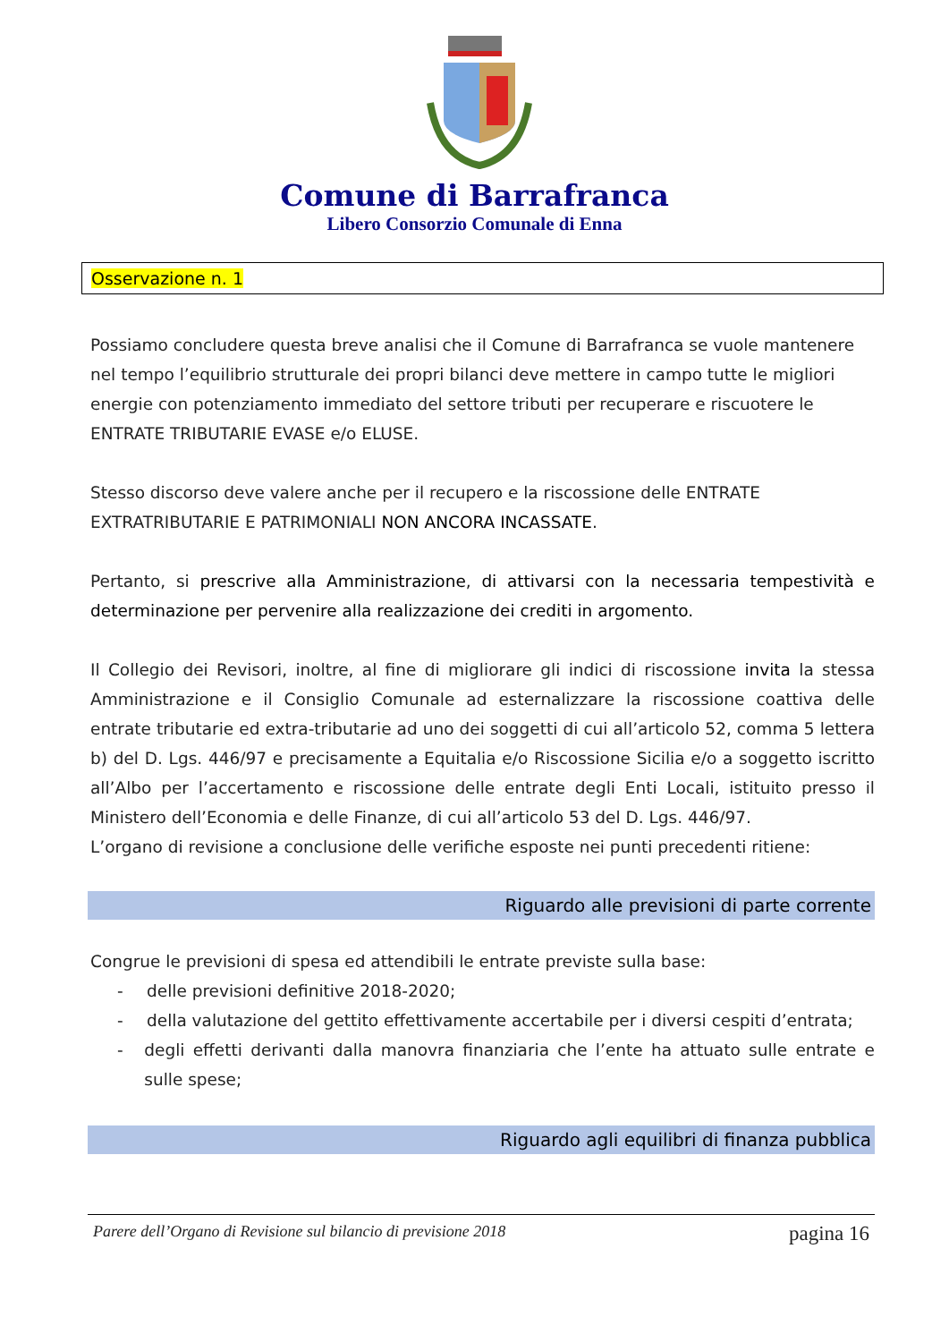Comune di Barrafranca
Libero Consorzio Comunale di Enna
Osservazione n. 1
Possiamo concludere questa breve analisi che il Comune di Barrafranca se vuole mantenere nel tempo l’equilibrio strutturale dei propri bilanci deve mettere in campo tutte le migliori energie con potenziamento immediato del settore tributi per recuperare e riscuotere le ENTRATE TRIBUTARIE EVASE e/o ELUSE.
Stesso discorso deve valere anche per il recupero e la riscossione delle ENTRATE EXTRATRIBUTARIE E PATRIMONIALI NON ANCORA INCASSATE.
Pertanto, si prescrive alla Amministrazione, di attivarsi con la necessaria tempestività e determinazione per pervenire alla realizzazione dei crediti in argomento.
Il Collegio dei Revisori, inoltre, al fine di migliorare gli indici di riscossione invita la stessa Amministrazione e il Consiglio Comunale ad esternalizzare la riscossione coattiva delle entrate tributarie ed extra-tributarie ad uno dei soggetti di cui all’articolo 52, comma 5 lettera b) del D. Lgs. 446/97 e precisamente a Equitalia e/o Riscossione Sicilia e/o a soggetto iscritto all’Albo per l’accertamento e riscossione delle entrate degli Enti Locali, istituito presso il Ministero dell’Economia e delle Finanze, di cui all’articolo 53 del D. Lgs. 446/97.
L’organo di revisione a conclusione delle verifiche esposte nei punti precedenti ritiene:
Riguardo alle previsioni di parte corrente
Congrue le previsioni di spesa ed attendibili le entrate previste sulla base:
- delle previsioni definitive 2018-2020;
- della valutazione del gettito effettivamente accertabile per i diversi cespiti d’entrata;
- degli effetti derivanti dalla manovra finanziaria che l’ente ha attuato sulle entrate e sulle spese;
Riguardo agli equilibri di finanza pubblica
Parere dell’Organo di Revisione sul bilancio di previsione 2018 pagina 16